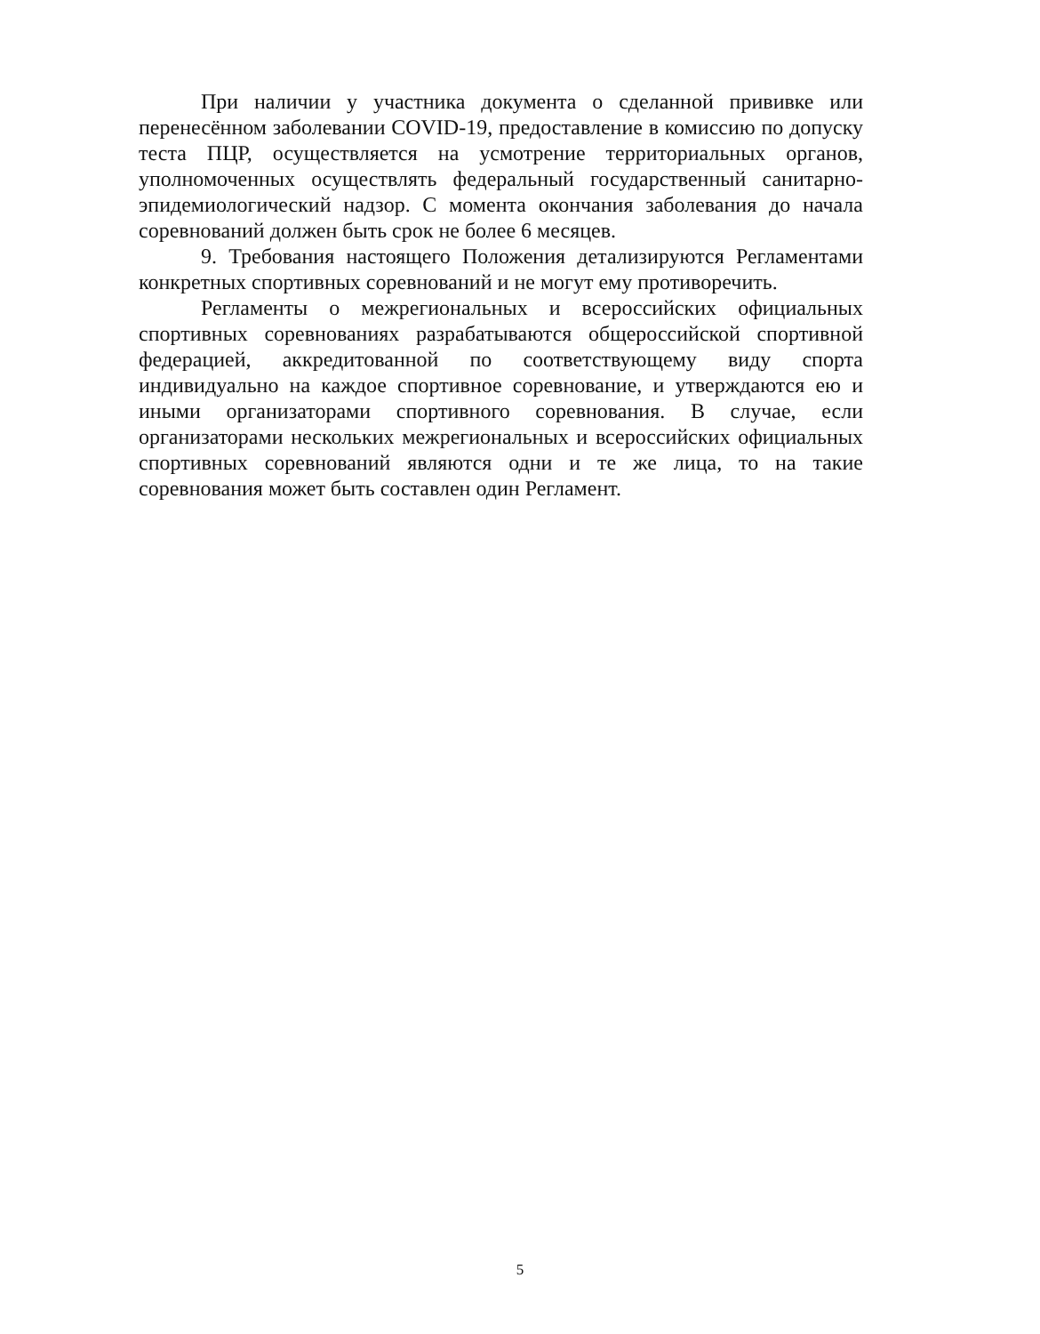При наличии у участника документа о сделанной прививке или перенесённом заболевании COVID-19, предоставление в комиссию по допуску теста ПЦР, осуществляется на усмотрение территориальных органов, уполномоченных осуществлять федеральный государственный санитарно-эпидемиологический надзор. С момента окончания заболевания до начала соревнований должен быть срок не более 6 месяцев.
9. Требования настоящего Положения детализируются Регламентами конкретных спортивных соревнований и не могут ему противоречить.
Регламенты о межрегиональных и всероссийских официальных спортивных соревнованиях разрабатываются общероссийской спортивной федерацией, аккредитованной по соответствующему виду спорта индивидуально на каждое спортивное соревнование, и утверждаются ею и иными организаторами спортивного соревнования. В случае, если организаторами нескольких межрегиональных и всероссийских официальных спортивных соревнований являются одни и те же лица, то на такие соревнования может быть составлен один Регламент.
5